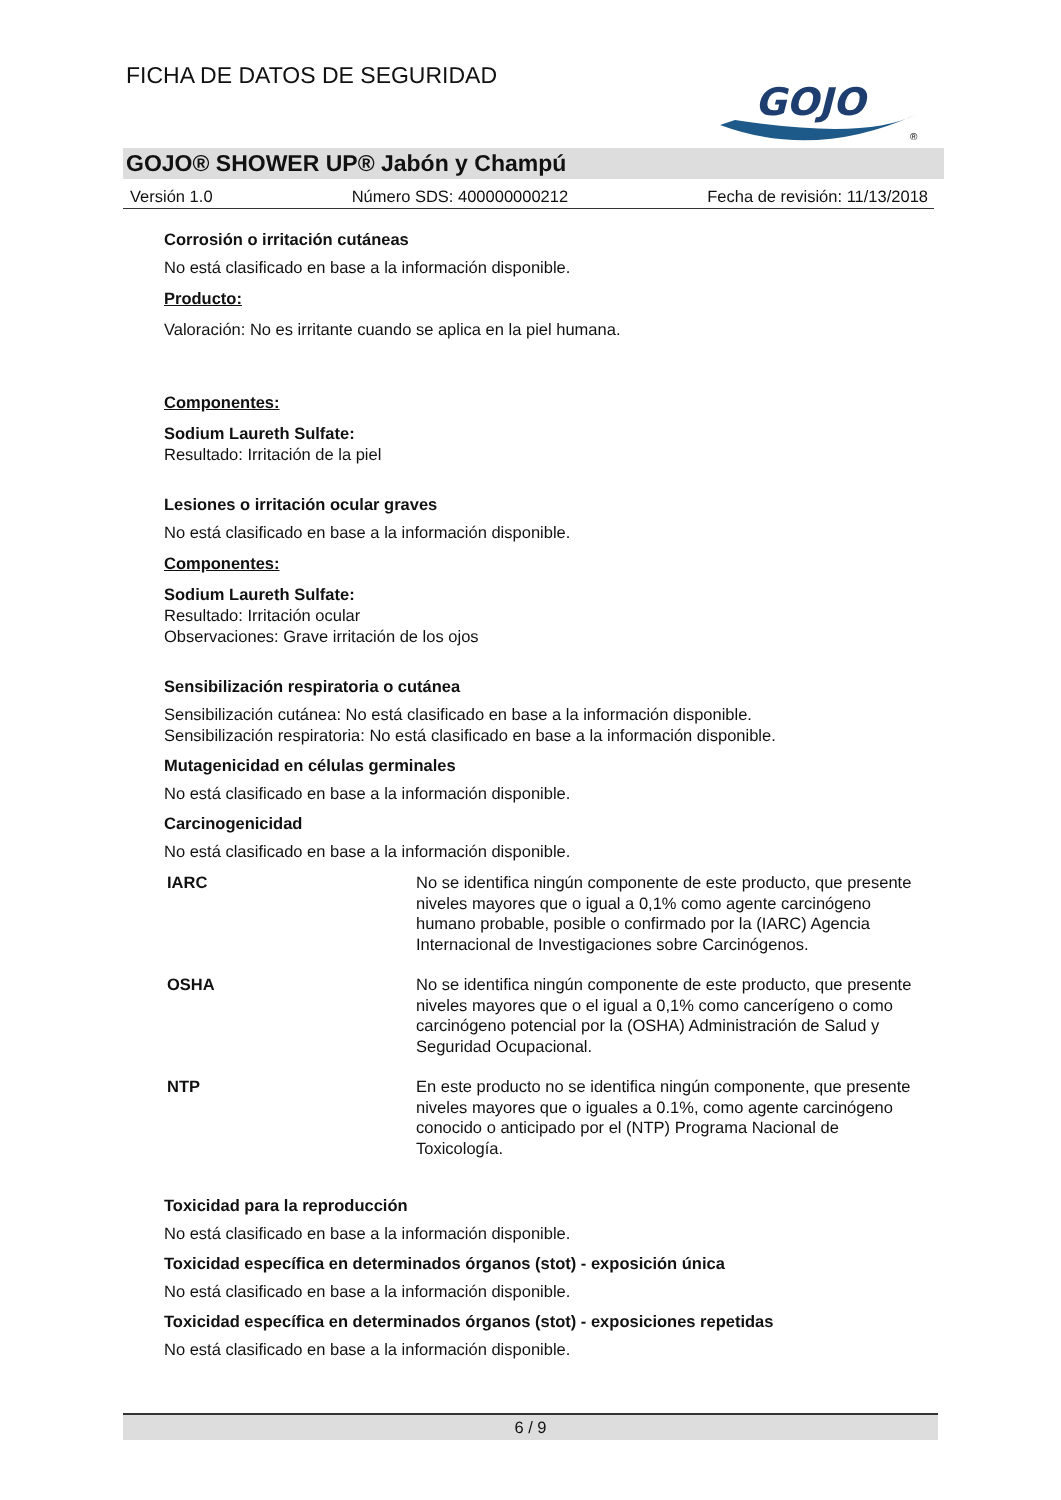FICHA DE DATOS DE SEGURIDAD
GOJO
®
GOJO® SHOWER UP® Jabón y Champú
Versión 1.0 Número SDS: 400000000212 Fecha de revisión: 11/13/2018
Corrosión o irritación cutáneas
No está clasificado en base a la información disponible.
Producto:
Valoración: No es irritante cuando se aplica en la piel humana.
Componentes:
Sodium Laureth Sulfate:
Resultado: Irritación de la piel
Lesiones o irritación ocular graves
No está clasificado en base a la información disponible.
Componentes:
Sodium Laureth Sulfate:
Resultado: Irritación ocular
Observaciones: Grave irritación de los ojos
Sensibilización respiratoria o cutánea
Sensibilización cutánea: No está clasificado en base a la información disponible.
Sensibilización respiratoria: No está clasificado en base a la información disponible.
Mutagenicidad en células germinales
No está clasificado en base a la información disponible.
Carcinogenicidad
No está clasificado en base a la información disponible.
| IARC | No se identifica ningún componente de este producto, que presente niveles mayores que o igual a 0,1% como agente carcinógeno humano probable, posible o confirmado por la (IARC) Agencia Internacional de Investigaciones sobre Carcinógenos. |
| OSHA | No se identifica ningún componente de este producto, que presente niveles mayores que o el igual a 0,1% como cancerígeno o como carcinógeno potencial por la (OSHA) Administración de Salud y Seguridad Ocupacional. |
| NTP | En este producto no se identifica ningún componente, que presente niveles mayores que o iguales a 0.1%, como agente carcinógeno conocido o anticipado por el (NTP) Programa Nacional de Toxicología. |
Toxicidad para la reproducción
No está clasificado en base a la información disponible.
Toxicidad específica en determinados órganos (stot) - exposición única
No está clasificado en base a la información disponible.
Toxicidad específica en determinados órganos (stot) - exposiciones repetidas
No está clasificado en base a la información disponible.
6 / 9